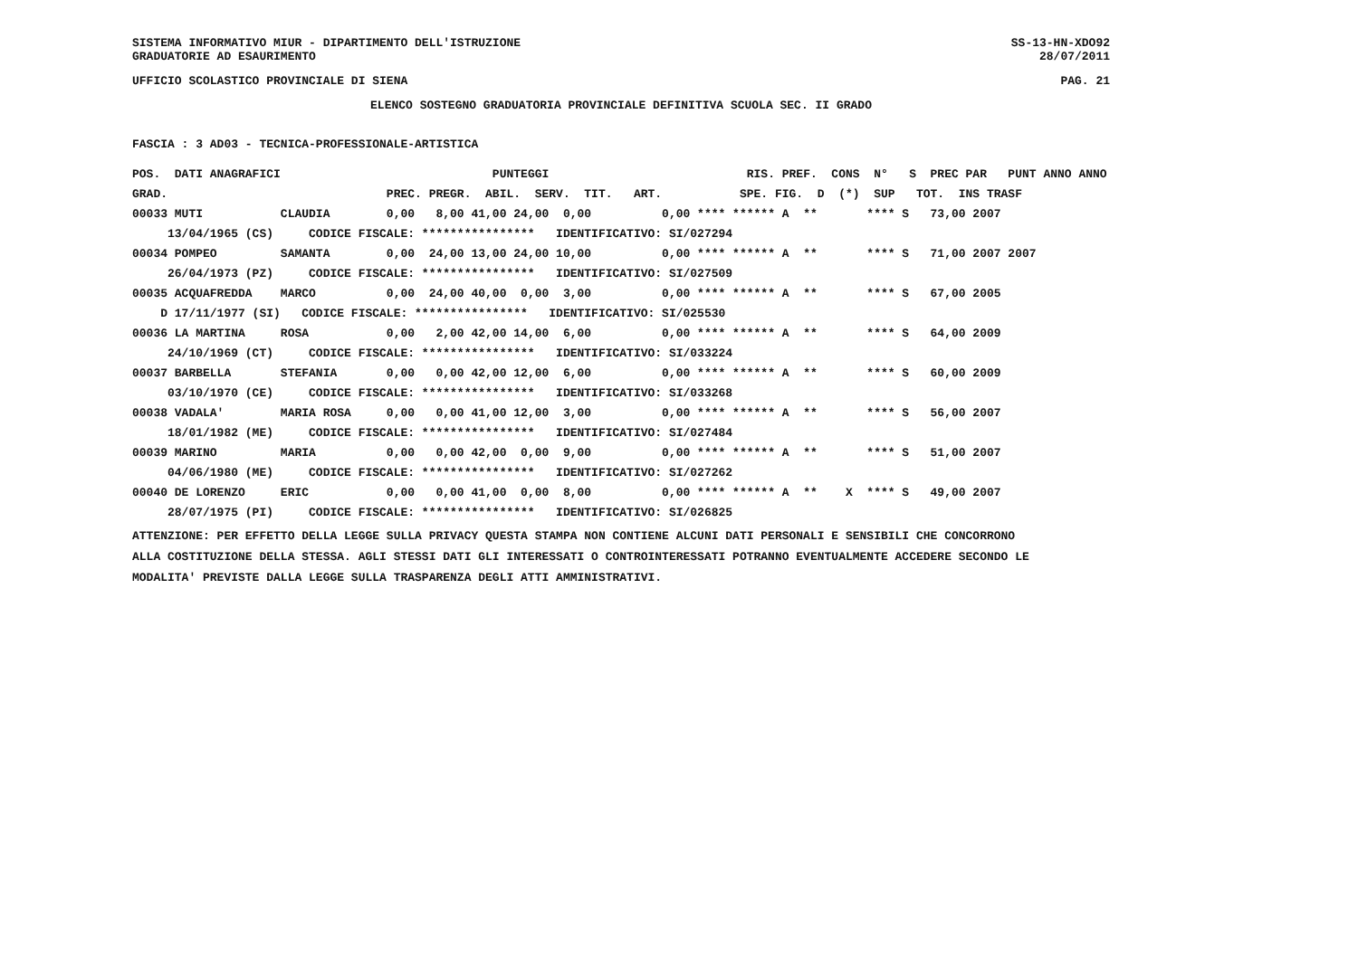SISTEMA INFORMATIVO MIUR - DIPARTIMENTO DELL'ISTRUZIONE SS-13-HN-XDO92
GRADUATORIE AD ESAURIMENTO 28/07/2011
UFFICIO SCOLASTICO PROVINCIALE DI SIENA PAG. 21
ELENCO SOSTEGNO GRADUATORIA PROVINCIALE DEFINITIVA SCUOLA SEC. II GRADO
FASCIA : 3 AD03 - TECNICA-PROFESSIONALE-ARTISTICA
| POS. DATI ANAGRAFICI | | PUNTEGGI | RIS. PREF. CONS N° S PREC PAR PUNT ANNO ANNO |
| --- | --- | --- | --- |
| GRAD. | | PREC. PREGR. ABIL. SERV. TIT. ART. | SPE. FIG. D (*) SUP TOT. INS TRASF |
| 00033 MUTI | CLAUDIA | 0,00 8,00 41,00 24,00 0,00 | 0,00 **** ****** A ** **** S 73,00 2007 |
| 13/04/1965 (CS) | CODICE FISCALE: **************** IDENTIFICATIVO: SI/027294 | | |
| 00034 POMPEO | SAMANTA | 0,00 24,00 13,00 24,00 10,00 | 0,00 **** ****** A ** **** S 71,00 2007 2007 |
| 26/04/1973 (PZ) | CODICE FISCALE: **************** IDENTIFICATIVO: SI/027509 | | |
| 00035 ACQUAFREDDA | MARCO | 0,00 24,00 40,00 0,00 3,00 | 0,00 **** ****** A ** **** S 67,00 2005 |
| D 17/11/1977 (SI) | CODICE FISCALE: **************** IDENTIFICATIVO: SI/025530 | | |
| 00036 LA MARTINA | ROSA | 0,00 2,00 42,00 14,00 6,00 | 0,00 **** ****** A ** **** S 64,00 2009 |
| 24/10/1969 (CT) | CODICE FISCALE: **************** IDENTIFICATIVO: SI/033224 | | |
| 00037 BARBELLA | STEFANIA | 0,00 0,00 42,00 12,00 6,00 | 0,00 **** ****** A ** **** S 60,00 2009 |
| 03/10/1970 (CE) | CODICE FISCALE: **************** IDENTIFICATIVO: SI/033268 | | |
| 00038 VADALA' | MARIA ROSA | 0,00 0,00 41,00 12,00 3,00 | 0,00 **** ****** A ** **** S 56,00 2007 |
| 18/01/1982 (ME) | CODICE FISCALE: **************** IDENTIFICATIVO: SI/027484 | | |
| 00039 MARINO | MARIA | 0,00 0,00 42,00 0,00 9,00 | 0,00 **** ****** A ** **** S 51,00 2007 |
| 04/06/1980 (ME) | CODICE FISCALE: **************** IDENTIFICATIVO: SI/027262 | | |
| 00040 DE LORENZO | ERIC | 0,00 0,00 41,00 0,00 8,00 | 0,00 **** ****** A ** X **** S 49,00 2007 |
| 28/07/1975 (PI) | CODICE FISCALE: **************** IDENTIFICATIVO: SI/026825 | | |
ATTENZIONE: PER EFFETTO DELLA LEGGE SULLA PRIVACY QUESTA STAMPA NON CONTIENE ALCUNI DATI PERSONALI E SENSIBILI CHE CONCORRONO
ALLA COSTITUZIONE DELLA STESSA. AGLI STESSI DATI GLI INTERESSATI O CONTROINTERESSATI POTRANNO EVENTUALMENTE ACCEDERE SECONDO LE
MODALITA' PREVISTE DALLA LEGGE SULLA TRASPARENZA DEGLI ATTI AMMINISTRATIVI.